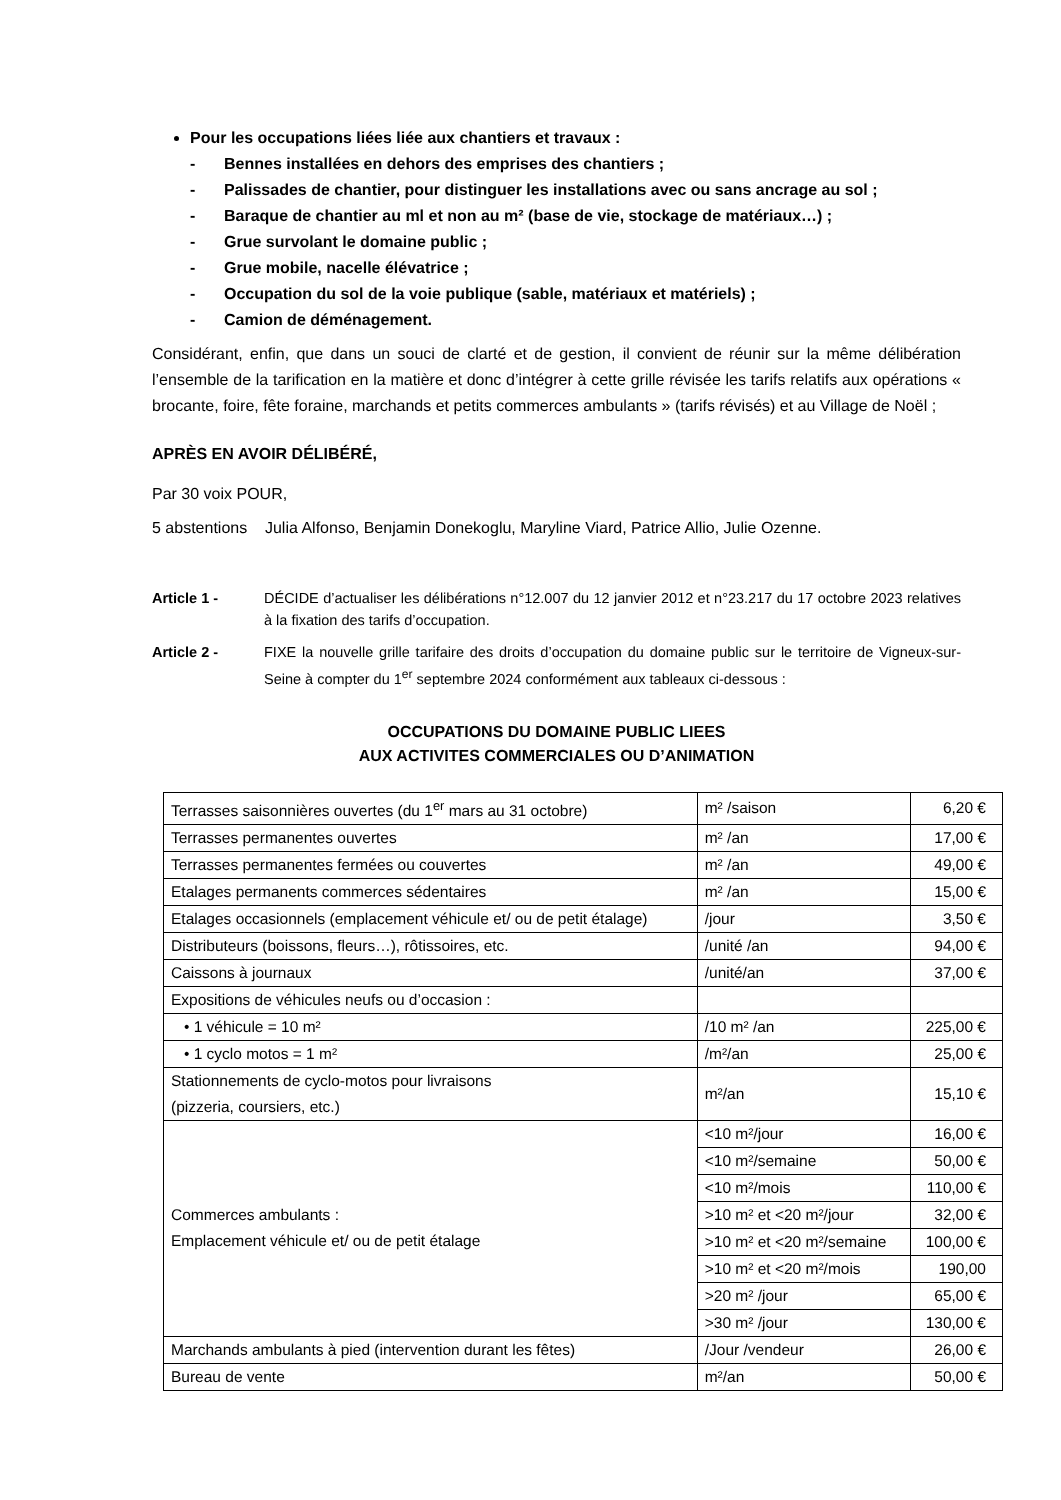Pour les occupations liées liée aux chantiers et travaux :
- Bennes installées en dehors des emprises des chantiers ;
- Palissades de chantier, pour distinguer les installations avec ou sans ancrage au sol ;
- Baraque de chantier au ml et non au m² (base de vie, stockage de matériaux…) ;
- Grue survolant le domaine public ;
- Grue mobile, nacelle élévatrice ;
- Occupation du sol de la voie publique (sable, matériaux et matériels) ;
- Camion de déménagement.
Considérant, enfin, que dans un souci de clarté et de gestion, il convient de réunir sur la même délibération l’ensemble de la tarification en la matière et donc d’intégrer à cette grille révisée les tarifs relatifs aux opérations « brocante, foire, fête foraine, marchands et petits commerces ambulants » (tarifs révisés) et au Village de Noël ;
APRÈS EN AVOIR DÉLIBÉRÉ,
Par 30 voix POUR,
5 abstentions Julia Alfonso, Benjamin Donekoglu, Maryline Viard, Patrice Allio, Julie Ozenne.
Article 1 - DÉCIDE d’actualiser les délibérations n°12.007 du 12 janvier 2012 et n°23.217 du 17 octobre 2023 relatives à la fixation des tarifs d’occupation.
Article 2 - FIXE la nouvelle grille tarifaire des droits d’occupation du domaine public sur le territoire de Vigneux-sur-Seine à compter du 1<sup>er</sup> septembre 2024 conformément aux tableaux ci-dessous :
OCCUPATIONS DU DOMAINE PUBLIC LIEES
AUX ACTIVITES COMMERCIALES OU D’ANIMATION
| Terrasses saisonnières ouvertes (du 1<sup>er</sup> mars au 31 octobre) | m² /saison | 6,20 € |
| Terrasses permanentes ouvertes | m² /an | 17,00 € |
| Terrasses permanentes fermées ou couvertes | m² /an | 49,00 € |
| Etalages permanents commerces sédentaires | m² /an | 15,00 € |
| Etalages occasionnels (emplacement véhicule et/ ou de petit étalage) | /jour | 3,50 € |
| Distributeurs (boissons, fleurs…), rôtissoires, etc. | /unité /an | 94,00 € |
| Caissons à journaux | /unité/an | 37,00 € |
| Expositions de véhicules neufs ou d’occasion : | | |
| • 1 véhicule = 10 m² | /10 m² /an | 225,00 € |
| • 1 cyclo motos = 1 m² | /m²/an | 25,00 € |
| Stationnements de cyclo-motos pour livraisons (pizzeria, coursiers, etc.) | m²/an | 15,10 € |
| Commerces ambulants : Emplacement véhicule et/ ou de petit étalage | <10 m²/jour | 16,00 € |
| | <10 m²/semaine | 50,00 € |
| | <10 m²/mois | 110,00 € |
| | >10 m² et <20 m²/jour | 32,00 € |
| | >10 m² et <20 m²/semaine | 100,00 € |
| | >10 m² et <20 m²/mois | 190,00 |
| | >20 m² /jour | 65,00 € |
| | >30 m² /jour | 130,00 € |
| Marchands ambulants à pied (intervention durant les fêtes) | /Jour /vendeur | 26,00 € |
| Bureau de vente | m²/an | 50,00 € |